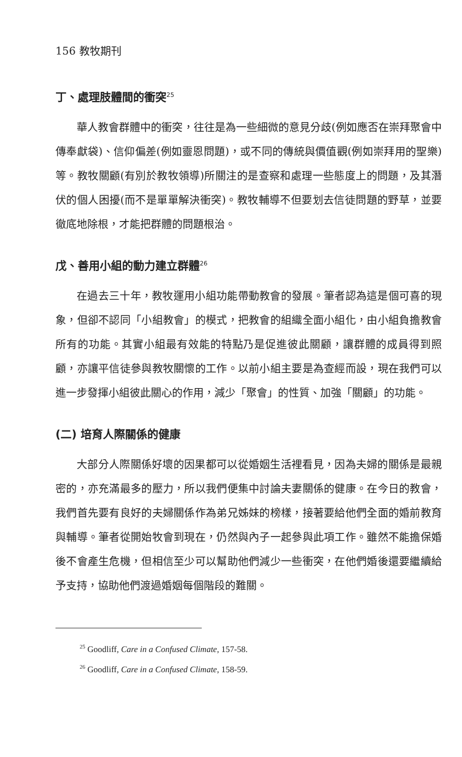156 教牧期刊
丁、處理肢體間的衝突<sup>25</sup>
華人教會群體中的衝突，往往是為一些細微的意見分歧(例如應否在崇拜聚會中傳奉獻袋)、信仰偏差(例如靈恩問題)，或不同的傳統與價值觀(例如崇拜用的聖樂)等。教牧關顧(有別於教牧領導)所關注的是查察和處理一些態度上的問題，及其潛伏的個人困擾(而不是單單解決衝突)。教牧輔導不但要划去信徒問題的野草，並要徹底地除根，才能把群體的問題根治。
戊、善用小組的動力建立群體<sup>26</sup>
在過去三十年，教牧運用小組功能帶動教會的發展。筆者認為這是個可喜的現象，但卻不認同「小組教會」的模式，把教會的組織全面小組化，由小組負擔教會所有的功能。其實小組最有效能的特點乃是促進彼此關顧，讓群體的成員得到照顧，亦讓平信徒參與教牧關懷的工作。以前小組主要是為查經而設，現在我們可以進一步發揮小組彼此關心的作用，減少「聚會」的性質、加強「關顧」的功能。
(二) 培育人際關係的健康
大部分人際關係好壞的因果都可以從婚姻生活裡看見，因為夫婦的關係是最親密的，亦充滿最多的壓力，所以我們便集中討論夫妻關係的健康。在今日的教會，我們首先要有良好的夫婦關係作為弟兄姊妹的榜樣，接著要給他們全面的婚前教育與輔導。筆者從開始牧會到現在，仍然與內子一起參與此項工作。雖然不能擔保婚後不會產生危機，但相信至少可以幫助他們減少一些衝突，在他們婚後還要繼續給予支持，協助他們渡過婚姻每個階段的難關。
<sup>25</sup> Goodliff, Care in a Confused Climate, 157-58.
<sup>26</sup> Goodliff, Care in a Confused Climate, 158-59.